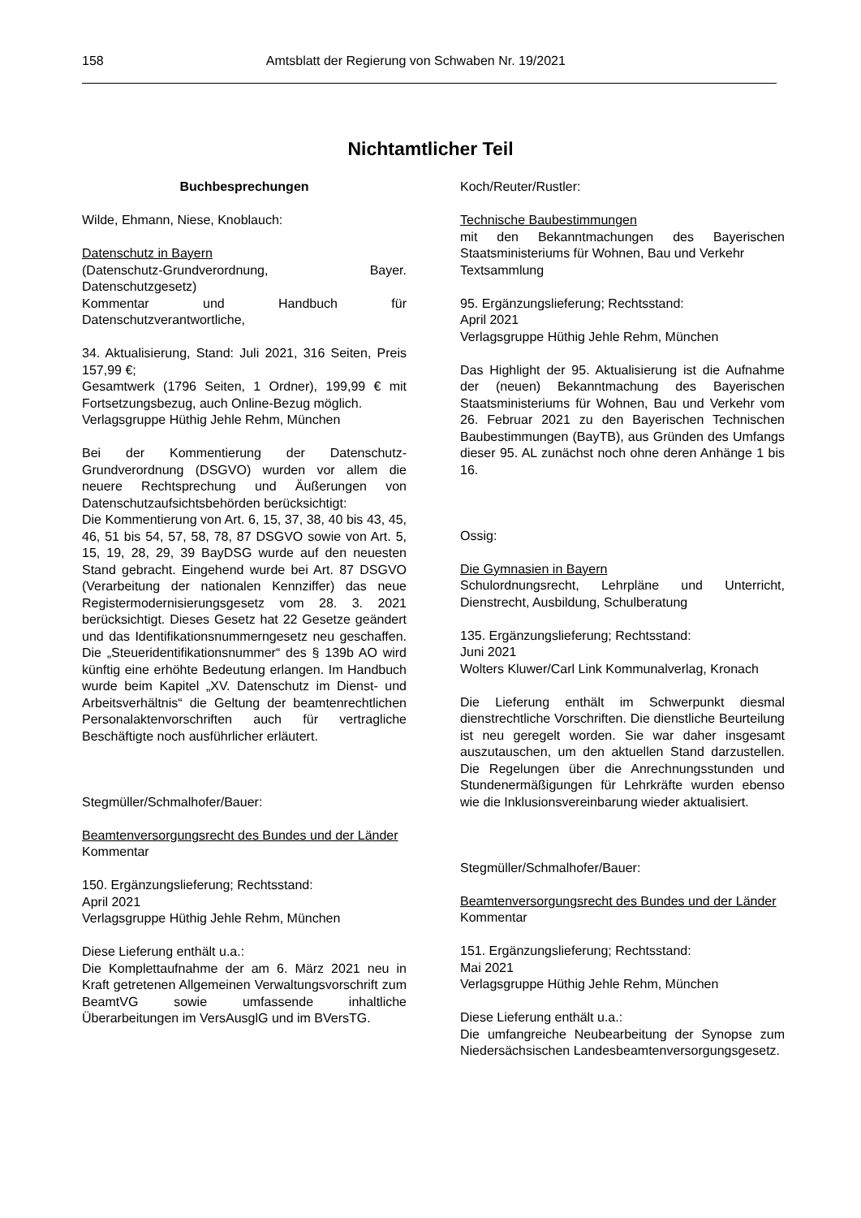158 Amtsblatt der Regierung von Schwaben Nr. 19/2021
Nichtamtlicher Teil
Buchbesprechungen
Wilde, Ehmann, Niese, Knoblauch:
Datenschutz in Bayern
(Datenschutz-Grundverordnung, Bayer. Datenschutzgesetz)
Kommentar und Handbuch für Datenschutzverantwortliche,
34. Aktualisierung, Stand: Juli 2021, 316 Seiten, Preis 157,99 €;
Gesamtwerk (1796 Seiten, 1 Ordner), 199,99 € mit Fortsetzungsbezug, auch Online-Bezug möglich.
Verlagsgruppe Hüthig Jehle Rehm, München
Bei der Kommentierung der Datenschutz-Grundverordnung (DSGVO) wurden vor allem die neuere Rechtsprechung und Äußerungen von Datenschutzaufsichtsbehörden berücksichtigt:
Die Kommentierung von Art. 6, 15, 37, 38, 40 bis 43, 45, 46, 51 bis 54, 57, 58, 78, 87 DSGVO sowie von Art. 5, 15, 19, 28, 29, 39 BayDSG wurde auf den neuesten Stand gebracht. Eingehend wurde bei Art. 87 DSGVO (Verarbeitung der nationalen Kennziffer) das neue Registermodernisierungsgesetz vom 28. 3. 2021 berücksichtigt. Dieses Gesetz hat 22 Gesetze geändert und das Identifikationsnummerngesetz neu geschaffen. Die „Steueridentifikationsnummer“ des § 139b AO wird künftig eine erhöhte Bedeutung erlangen. Im Handbuch wurde beim Kapitel „XV. Datenschutz im Dienst- und Arbeitsverhältnis“ die Geltung der beamtenrechtlichen Personalaktenvorschriften auch für vertragliche Beschäftigte noch ausführlicher erläutert.
Stegmüller/Schmalhofer/Bauer:
Beamtenversorgungsrecht des Bundes und der Länder
Kommentar
150. Ergänzungslieferung; Rechtsstand:
April 2021
Verlagsgruppe Hüthig Jehle Rehm, München
Diese Lieferung enthält u.a.:
Die Komplettaufnahme der am 6. März 2021 neu in Kraft getretenen Allgemeinen Verwaltungsvorschrift zum BeamtVG sowie umfassende inhaltliche Überarbeitungen im VersAusglG und im BVersTG.
Koch/Reuter/Rustler:
Technische Baubestimmungen
mit den Bekanntmachungen des Bayerischen Staatsministeriums für Wohnen, Bau und Verkehr
Textsammlung
95. Ergänzungslieferung; Rechtsstand:
April 2021
Verlagsgruppe Hüthig Jehle Rehm, München
Das Highlight der 95. Aktualisierung ist die Aufnahme der (neuen) Bekanntmachung des Bayerischen Staatsministeriums für Wohnen, Bau und Verkehr vom 26. Februar 2021 zu den Bayerischen Technischen Baubestimmungen (BayTB), aus Gründen des Umfangs dieser 95. AL zunächst noch ohne deren Anhänge 1 bis 16.
Ossig:
Die Gymnasien in Bayern
Schulordnungsrecht, Lehrpläne und Unterricht, Dienstrecht, Ausbildung, Schulberatung
135. Ergänzungslieferung; Rechtsstand:
Juni 2021
Wolters Kluwer/Carl Link Kommunalverlag, Kronach
Die Lieferung enthält im Schwerpunkt diesmal dienstrechtliche Vorschriften. Die dienstliche Beurteilung ist neu geregelt worden. Sie war daher insgesamt auszutauschen, um den aktuellen Stand darzustellen. Die Regelungen über die Anrechnungsstunden und Stundenermäßigungen für Lehrkräfte wurden ebenso wie die Inklusionsvereinbarung wieder aktualisiert.
Stegmüller/Schmalhofer/Bauer:
Beamtenversorgungsrecht des Bundes und der Länder
Kommentar
151. Ergänzungslieferung; Rechtsstand:
Mai 2021
Verlagsgruppe Hüthig Jehle Rehm, München
Diese Lieferung enthält u.a.:
Die umfangreiche Neubearbeitung der Synopse zum Niedersächsischen Landesbeamtenversorgungsgesetz.